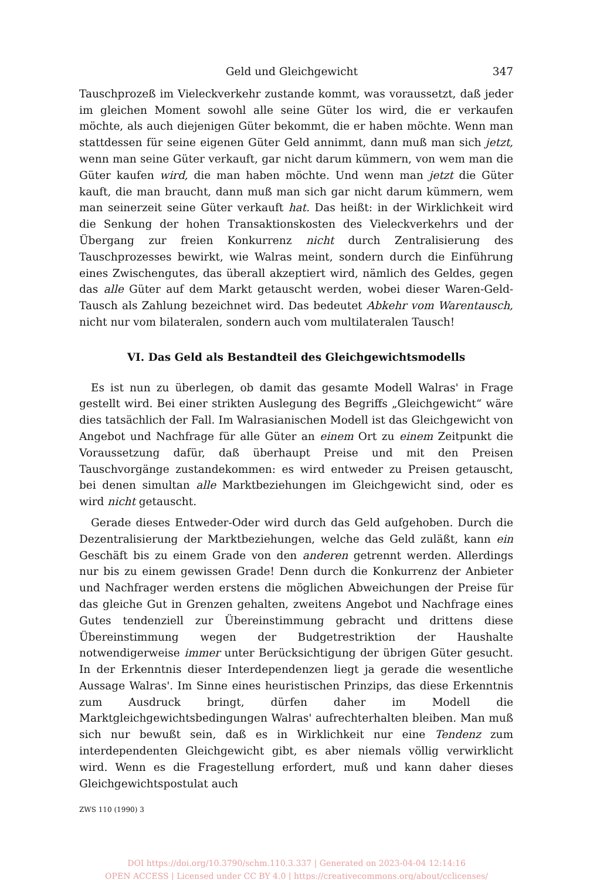Geld und Gleichgewicht 347
Tauschprozeß im Vieleckverkehr zustande kommt, was voraussetzt, daß jeder im gleichen Moment sowohl alle seine Güter los wird, die er verkaufen möchte, als auch diejenigen Güter bekommt, die er haben möchte. Wenn man stattdessen für seine eigenen Güter Geld annimmt, dann muß man sich jetzt, wenn man seine Güter verkauft, gar nicht darum kümmern, von wem man die Güter kaufen wird, die man haben möchte. Und wenn man jetzt die Güter kauft, die man braucht, dann muß man sich gar nicht darum kümmern, wem man seinerzeit seine Güter verkauft hat. Das heißt: in der Wirklichkeit wird die Senkung der hohen Transaktionskosten des Vieleckverkehrs und der Übergang zur freien Konkurrenz nicht durch Zentralisierung des Tauschprozesses bewirkt, wie Walras meint, sondern durch die Einführung eines Zwischengutes, das überall akzeptiert wird, nämlich des Geldes, gegen das alle Güter auf dem Markt getauscht werden, wobei dieser Waren-Geld-Tausch als Zahlung bezeichnet wird. Das bedeutet Abkehr vom Warentausch, nicht nur vom bilateralen, sondern auch vom multilateralen Tausch!
VI. Das Geld als Bestandteil des Gleichgewichtsmodells
Es ist nun zu überlegen, ob damit das gesamte Modell Walras' in Frage gestellt wird. Bei einer strikten Auslegung des Begriffs „Gleichgewicht“ wäre dies tatsächlich der Fall. Im Walrasianischen Modell ist das Gleichgewicht von Angebot und Nachfrage für alle Güter an einem Ort zu einem Zeitpunkt die Voraussetzung dafür, daß überhaupt Preise und mit den Preisen Tauschvorgänge zustandekommen: es wird entweder zu Preisen getauscht, bei denen simultan alle Marktbeziehungen im Gleichgewicht sind, oder es wird nicht getauscht.
Gerade dieses Entweder-Oder wird durch das Geld aufgehoben. Durch die Dezentralisierung der Marktbeziehungen, welche das Geld zuläßt, kann ein Geschäft bis zu einem Grade von den anderen getrennt werden. Allerdings nur bis zu einem gewissen Grade! Denn durch die Konkurrenz der Anbieter und Nachfrager werden erstens die möglichen Abweichungen der Preise für das gleiche Gut in Grenzen gehalten, zweitens Angebot und Nachfrage eines Gutes tendenziell zur Übereinstimmung gebracht und drittens diese Übereinstimmung wegen der Budgetrestriktion der Haushalte notwendigerweise immer unter Berücksichtigung der übrigen Güter gesucht. In der Erkenntnis dieser Interdependenzen liegt ja gerade die wesentliche Aussage Walras'. Im Sinne eines heuristischen Prinzips, das diese Erkenntnis zum Ausdruck bringt, dürfen daher im Modell die Marktgleichgewichtsbedingungen Walras' aufrechterhalten bleiben. Man muß sich nur bewußt sein, daß es in Wirklichkeit nur eine Tendenz zum interdependenten Gleichgewicht gibt, es aber niemals völlig verwirklicht wird. Wenn es die Fragestellung erfordert, muß und kann daher dieses Gleichgewichtspostulat auch
ZWS 110 (1990) 3
DOI https://doi.org/10.3790/schm.110.3.337 | Generated on 2023-04-04 12:14:16
OPEN ACCESS | Licensed under CC BY 4.0 | https://creativecommons.org/about/cclicenses/